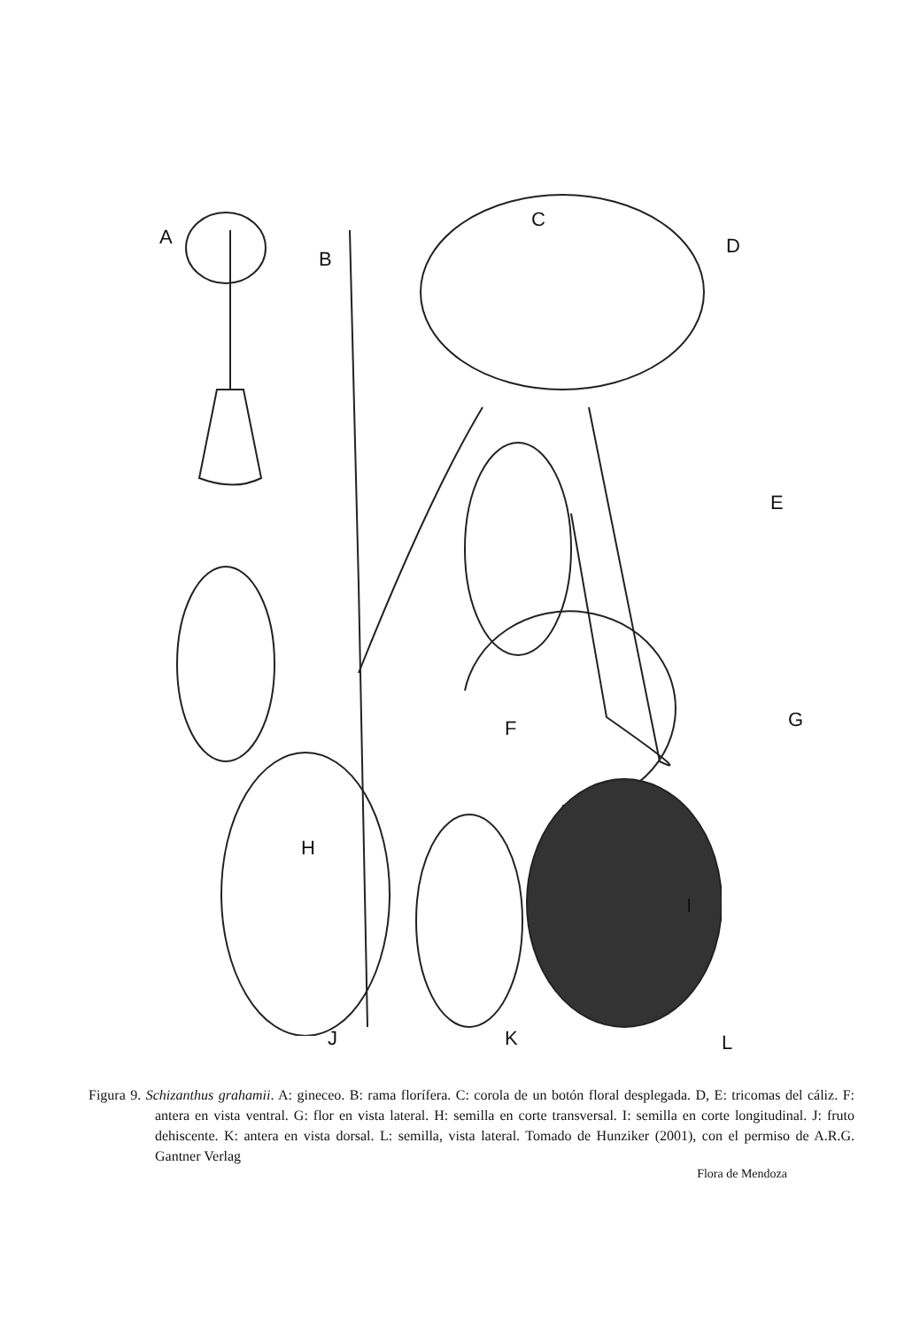A
B
C
D
E
F G
H
I
J K L
Figura 9. Schizanthus grahamii. A: gineceo. B: rama florífera. C: corola de un botón floral desplegada. D, E: tricomas del cáliz. F: antera en vista ventral. G: flor en vista lateral. H: semilla en corte transversal. I: semilla en corte longitudinal. J: fruto dehiscente. K: antera en vista dorsal. L: semilla, vista lateral. Tomado de Hunziker (2001), con el permiso de A.R.G. Gantner Verlag
Flora de Mendoza